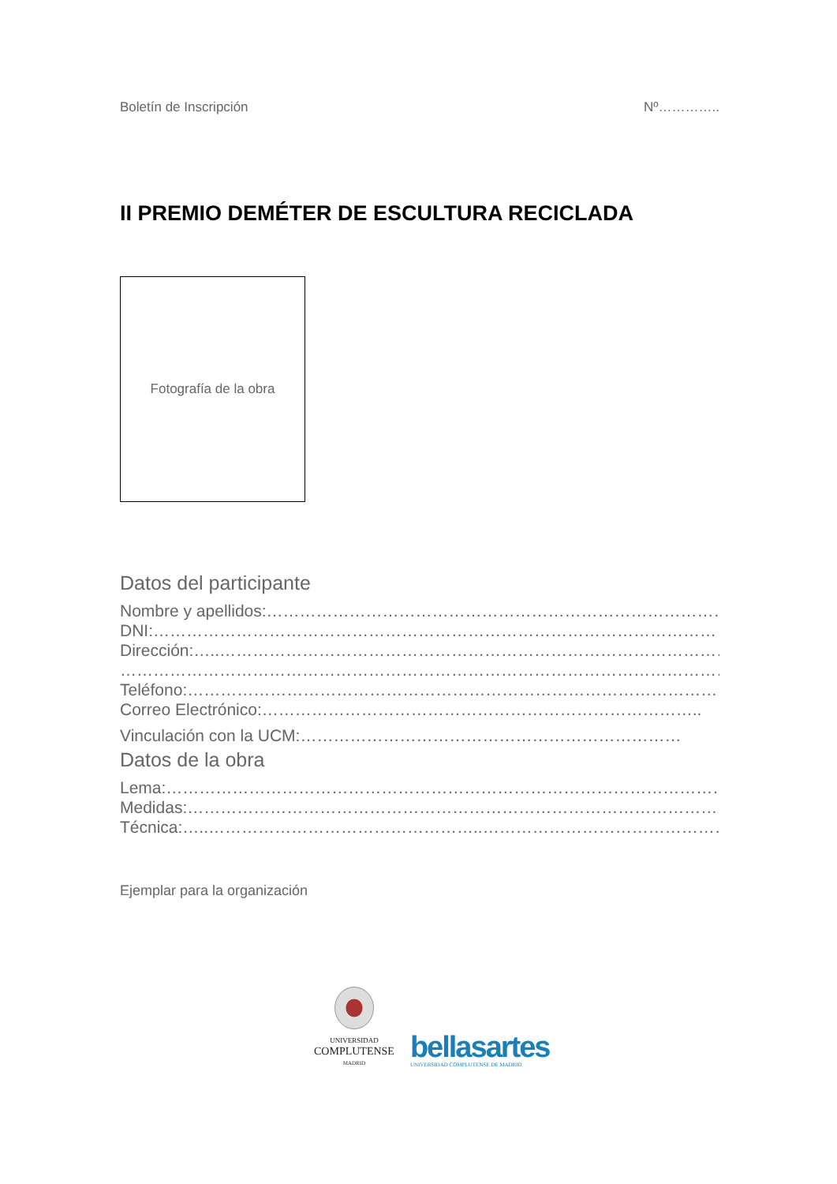Boletín de Inscripción Nº…………..
II PREMIO DEMÉTER DE ESCULTURA RECICLADA
Fotografía de la obra
Datos del participante
Nombre y apellidos:…………………………………………………………………………
DNI:…………………………………………………………………………………………
Dirección:…..…………………………………………………………………………………
……………………………………………………………………………………………………
Teléfono:………………………………………………………………………………………
Correo Electrónico:……………………………………………………………………..
Vinculación con la UCM:……………………………………………………………
Datos de la obra
Lema:……………………………………………………………………………………………
Medidas:………………………………………………………………………………………
Técnica:…..…………………………………………..………………………………………
Ejemplar para la organización
UNIVERSIDAD
COMPLUTENSE
MADRID
bellasartes
UNIVERSIDAD COMPLUTENSE DE MADRID